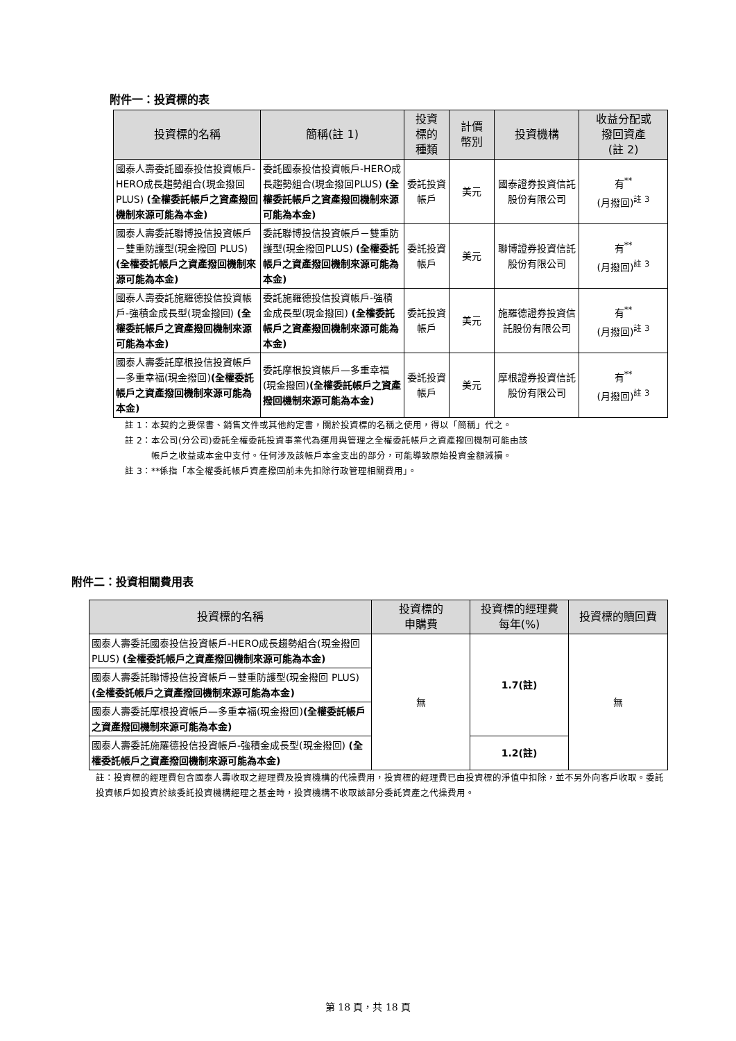附件一：投資標的表
| 投資標的名稱 | 簡稱(註 1) | 投資 標的 種類 | 計價 幣別 | 投資機構 | 收益分配或 撥回資產 (註 2) |
| --- | --- | --- | --- | --- | --- |
| 國泰人壽委託國泰投信投資帳戶-HERO成長趨勢組合(現金撥回 PLUS) (全權委託帳戶之資產撥回機制來源可能為本金) | 委託國泰投信投資帳戶-HERO成長趨勢組合(現金撥回PLUS) (全權委託帳戶之資產撥回機制來源可能為本金) | 委託投資帳戶 | 美元 | 國泰證券投資信託股份有限公司 | 有<sup>**</sup> (月撥回)<sup>註 3</sup> |
| 國泰人壽委託聯博投信投資帳戶－雙重防護型(現金撥回 PLUS) (全權委託帳戶之資產撥回機制來源可能為本金) | 委託聯博投信投資帳戶－雙重防護型(現金撥回PLUS) (全權委託帳戶之資產撥回機制來源可能為本金) | 委託投資帳戶 | 美元 | 聯博證券投資信託股份有限公司 | 有<sup>**</sup> (月撥回)<sup>註 3</sup> |
| 國泰人壽委託施羅德投信投資帳戶-強積金成長型(現金撥回) (全權委託帳戶之資產撥回機制來源可能為本金) | 委託施羅德投信投資帳戶-強積金成長型(現金撥回) (全權委託帳戶之資產撥回機制來源可能為本金) | 委託投資帳戶 | 美元 | 施羅德證券投資信託股份有限公司 | 有<sup>**</sup> (月撥回)<sup>註 3</sup> |
| 國泰人壽委託摩根投信投資帳戶—多重幸福(現金撥回) (全權委託帳戶之資產撥回機制來源可能為本金) | 委託摩根投資帳戶—多重幸福(現金撥回) (全權委託帳戶之資產撥回機制來源可能為本金) | 委託投資帳戶 | 美元 | 摩根證券投資信託股份有限公司 | 有<sup>**</sup> (月撥回)<sup>註 3</sup> |
註 1：本契約之要保書、銷售文件或其他約定書，關於投資標的名稱之使用，得以「簡稱」代之。
註 2：本公司(分公司)委託全權委託投資事業代為運用與管理之全權委託帳戶之資產撥回機制可能由該
   帳戶之收益或本金中支付。任何涉及該帳戶本金支出的部分，可能導致原始投資金額減損。
註 3：**係指「本全權委託帳戶資產撥回前未先扣除行政管理相關費用」。
附件二：投資相關費用表
| 投資標的名稱 | 投資標的 申購費 | 投資標的經理費 每年(%) | 投資標的贖回費 |
| --- | --- | --- | --- |
| 國泰人壽委託國泰投信投資帳戶-HERO成長趨勢組合(現金撥回 PLUS) (全權委託帳戶之資產撥回機制來源可能為本金) | 無 | 1.7(註) | 無 |
| 國泰人壽委託聯博投信投資帳戶－雙重防護型(現金撥回 PLUS) (全權委託帳戶之資產撥回機制來源可能為本金) | | | |
| 國泰人壽委託摩根投資帳戶—多重幸福(現金撥回) (全權委託帳戶之資產撥回機制來源可能為本金) | | | |
| 國泰人壽委託施羅德投信投資帳戶-強積金成長型(現金撥回) (全權委託帳戶之資產撥回機制來源可能為本金) | | 1.2(註) | |
註：投資標的經理費包含國泰人壽收取之經理費及投資機構的代操費用，投資標的經理費已由投資標的淨值中扣除，並不另外向客戶收取。委託投資帳戶如投資於該委託投資機構經理之基金時，投資機構不收取該部分委託資產之代操費用。
第 18 頁，共 18 頁